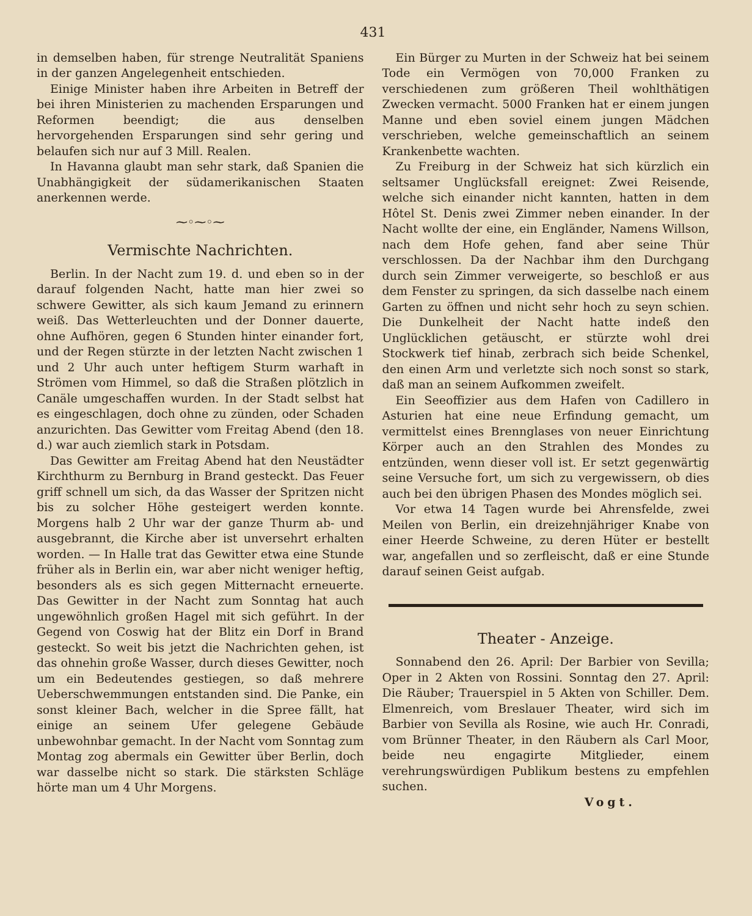431
in demselben haben, für strenge Neutralität Spaniens in der ganzen Angelegenheit entschieden.
Einige Minister haben ihre Arbeiten in Betreff der bei ihren Ministerien zu machenden Ersparungen und Reformen beendigt; die aus denselben hervorgehenden Ersparungen sind sehr gering und belaufen sich nur auf 3 Mill. Realen.
In Havanna glaubt man sehr stark, daß Spanien die Unabhängigkeit der südamerikanischen Staaten anerkennen werde.
⁓◦⁓◦⁓
Vermischte Nachrichten.
Berlin. In der Nacht zum 19. d. und eben so in der darauf folgenden Nacht, hatte man hier zwei so schwere Gewitter, als sich kaum Jemand zu erinnern weiß. Das Wetterleuchten und der Donner dauerte, ohne Aufhören, gegen 6 Stunden hinter einander fort, und der Regen stürzte in der letzten Nacht zwischen 1 und 2 Uhr auch unter heftigem Sturm warhaft in Strömen vom Himmel, so daß die Straßen plötzlich in Canäle umgeschaffen wurden. In der Stadt selbst hat es eingeschlagen, doch ohne zu zünden, oder Schaden anzurichten. Das Gewitter vom Freitag Abend (den 18. d.) war auch ziemlich stark in Potsdam.
Das Gewitter am Freitag Abend hat den Neustädter Kirchthurm zu Bernburg in Brand gesteckt. Das Feuer griff schnell um sich, da das Wasser der Spritzen nicht bis zu solcher Höhe gesteigert werden konnte. Morgens halb 2 Uhr war der ganze Thurm ab- und ausgebrannt, die Kirche aber ist unversehrt erhalten worden. — In Halle trat das Gewitter etwa eine Stunde früher als in Berlin ein, war aber nicht weniger heftig, besonders als es sich gegen Mitternacht erneuerte. Das Gewitter in der Nacht zum Sonntag hat auch ungewöhnlich großen Hagel mit sich geführt. In der Gegend von Coswig hat der Blitz ein Dorf in Brand gesteckt. So weit bis jetzt die Nachrichten gehen, ist das ohnehin große Wasser, durch dieses Gewitter, noch um ein Bedeutendes gestiegen, so daß mehrere Ueberschwemmungen entstanden sind. Die Panke, ein sonst kleiner Bach, welcher in die Spree fällt, hat einige an seinem Ufer gelegene Gebäude unbewohnbar gemacht. In der Nacht vom Sonntag zum Montag zog abermals ein Gewitter über Berlin, doch war dasselbe nicht so stark. Die stärksten Schläge hörte man um 4 Uhr Morgens.
Ein Bürger zu Murten in der Schweiz hat bei seinem Tode ein Vermögen von 70,000 Franken zu verschiedenen zum größeren Theil wohlthätigen Zwecken vermacht. 5000 Franken hat er einem jungen Manne und eben soviel einem jungen Mädchen verschrieben, welche gemeinschaftlich an seinem Krankenbette wachten.
Zu Freiburg in der Schweiz hat sich kürzlich ein seltsamer Unglücksfall ereignet: Zwei Reisende, welche sich einander nicht kannten, hatten in dem Hôtel St. Denis zwei Zimmer neben einander. In der Nacht wollte der eine, ein Engländer, Namens Willson, nach dem Hofe gehen, fand aber seine Thür verschlossen. Da der Nachbar ihm den Durchgang durch sein Zimmer verweigerte, so beschloß er aus dem Fenster zu springen, da sich dasselbe nach einem Garten zu öffnen und nicht sehr hoch zu seyn schien. Die Dunkelheit der Nacht hatte indeß den Unglücklichen getäuscht, er stürzte wohl drei Stockwerk tief hinab, zerbrach sich beide Schenkel, den einen Arm und verletzte sich noch sonst so stark, daß man an seinem Aufkommen zweifelt.
Ein Seeoffizier aus dem Hafen von Cadillero in Asturien hat eine neue Erfindung gemacht, um vermittelst eines Brennglases von neuer Einrichtung Körper auch an den Strahlen des Mondes zu entzünden, wenn dieser voll ist. Er setzt gegenwärtig seine Versuche fort, um sich zu vergewissern, ob dies auch bei den übrigen Phasen des Mondes möglich sei.
Vor etwa 14 Tagen wurde bei Ahrensfelde, zwei Meilen von Berlin, ein dreizehnjähriger Knabe von einer Heerde Schweine, zu deren Hüter er bestellt war, angefallen und so zerfleischt, daß er eine Stunde darauf seinen Geist aufgab.
Theater - Anzeige.
Sonnabend den 26. April: Der Barbier von Sevilla; Oper in 2 Akten von Rossini. Sonntag den 27. April: Die Räuber; Trauerspiel in 5 Akten von Schiller. Dem. Elmenreich, vom Breslauer Theater, wird sich im Barbier von Sevilla als Rosine, wie auch Hr. Conradi, vom Brünner Theater, in den Räubern als Carl Moor, beide neu engagirte Mitglieder, einem verehrungswürdigen Publikum bestens zu empfehlen suchen.
Vogt.